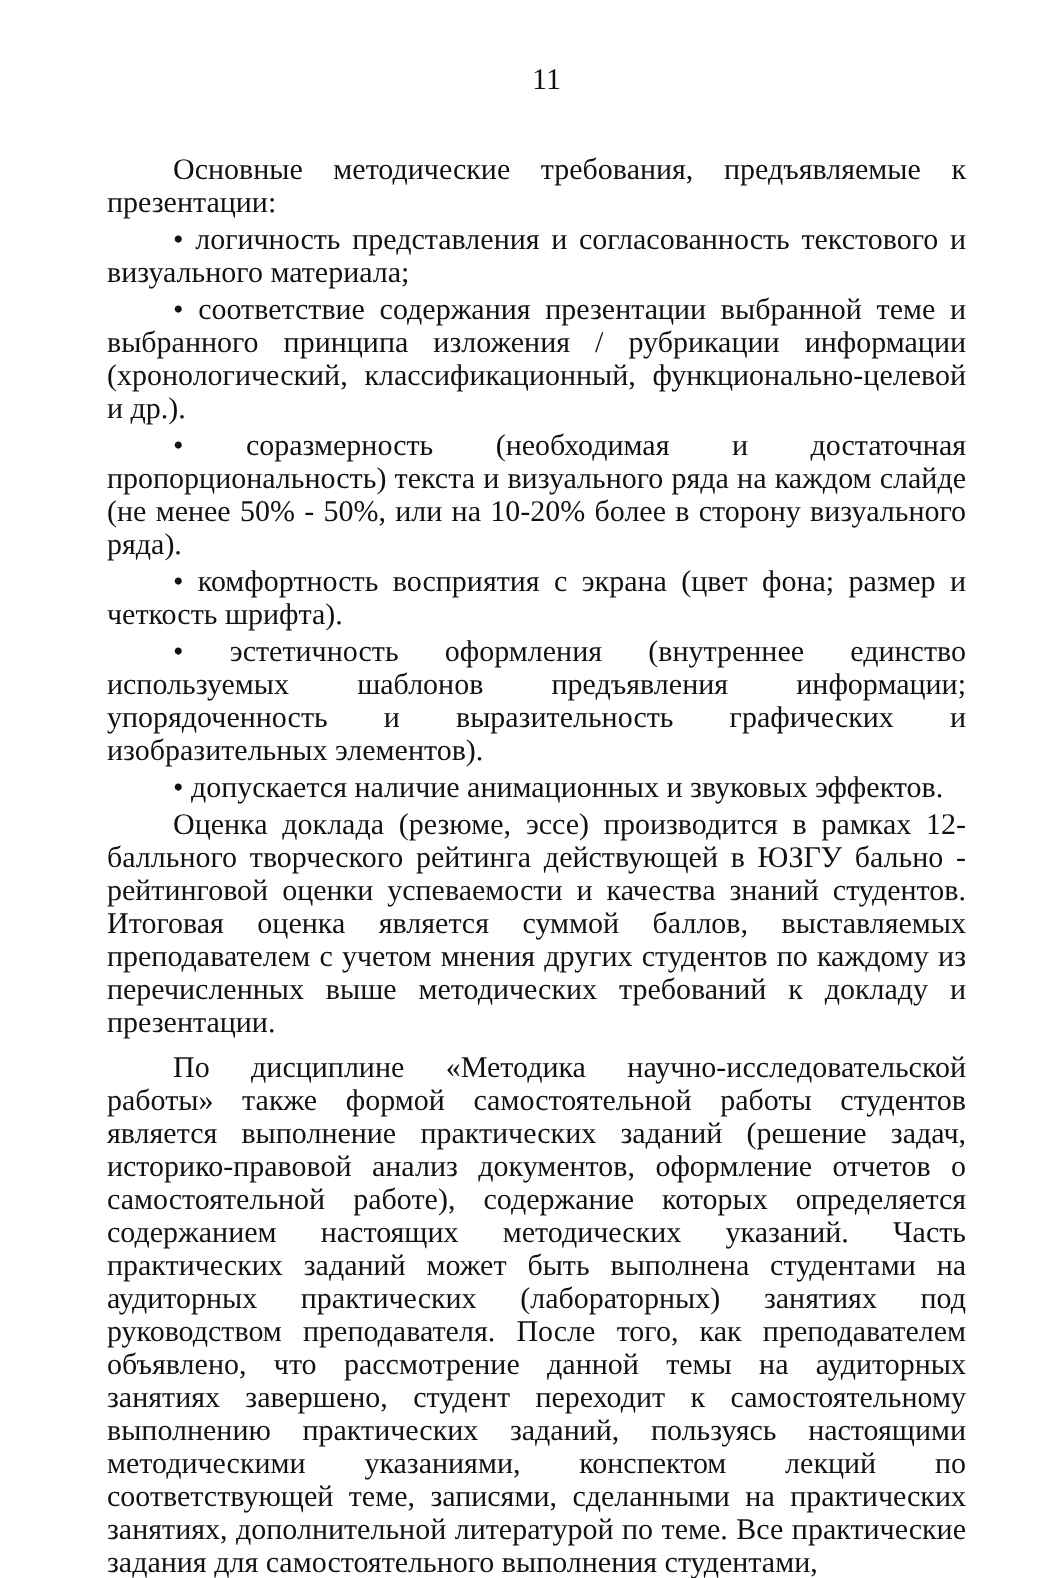11
Основные методические требования, предъявляемые к презентации:
• логичность представления и согласованность текстового и визуального материала;
• соответствие содержания презентации выбранной теме и выбранного принципа изложения / рубрикации информации (хронологический, классификационный, функционально-целевой и др.).
• соразмерность (необходимая и достаточная пропорциональность) текста и визуального ряда на каждом слайде (не менее 50% - 50%, или на 10-20% более в сторону визуального ряда).
• комфортность восприятия с экрана (цвет фона; размер и четкость шрифта).
• эстетичность оформления (внутреннее единство используемых шаблонов предъявления информации; упорядоченность и выразительность графических и изобразительных элементов).
• допускается наличие анимационных и звуковых эффектов.
Оценка доклада (резюме, эссе) производится в рамках 12-балльного творческого рейтинга действующей в ЮЗГУ бально - рейтинговой оценки успеваемости и качества знаний студентов. Итоговая оценка является суммой баллов, выставляемых преподавателем с учетом мнения других студентов по каждому из перечисленных выше методических требований к докладу и презентации.
По дисциплине «Методика научно-исследовательской работы» также формой самостоятельной работы студентов является выполнение практических заданий (решение задач, историко-правовой анализ документов, оформление отчетов о самостоятельной работе), содержание которых определяется содержанием настоящих методических указаний. Часть практических заданий может быть выполнена студентами на аудиторных практических (лабораторных) занятиях под руководством преподавателя. После того, как преподавателем объявлено, что рассмотрение данной темы на аудиторных занятиях завершено, студент переходит к самостоятельному выполнению практических заданий, пользуясь настоящими методическими указаниями, конспектом лекций по соответствующей теме, записями, сделанными на практических занятиях, дополнительной литературой по теме. Все практические задания для самостоятельного выполнения студентами,